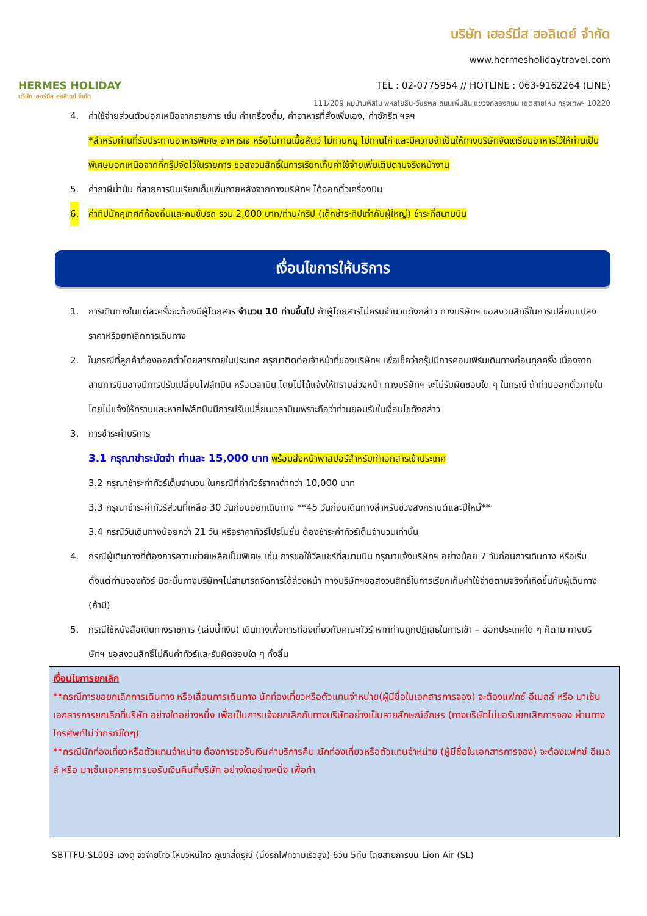HERMES HOLIDAY
บริษัท เฮอร์มีส ฮอลิเดย์ จำกัด
บริษัท เฮอร์มีส ฮอลิเดย์ จำกัด
www.hermesholidaytravel.com
TEL : 02-0775954 // HOTLINE : 063-9162264 (LINE)
111/209 หมู่บ้านพิสโน พหลโยธิน-วัชรพล ถนนเพิ่มสิน แขวงคลองถนน เขตสายไหม กรุงเทพฯ 10220
4. ค่าใช้จ่ายส่วนตัวนอกเหนือจากรายการ เช่น ค่าเครื่องดื่ม, ค่าอาหารที่สั่งเพิ่มเอง, ค่าซักรีด ฯลฯ
*สำหรับท่านที่รับประทานอาหารพิเศษ อาหารเจ หรือไม่ทานเนื้อสัตว์ ไม่ทานหมู ไม่ทานไก่ และมีความจำเป็นให้ทางบริษัทจัดเตรียมอาหารไว้ให้ท่านเป็นพิเศษนอกเหนือจากที่กรุ๊ปจัดไว้ในรายการ ขอสงวนสิทธิ์ในการเรียกเก็บค่าใช้จ่ายเพิ่มเติมตามจริงหน้างาน
5. ค่าภาษีน้ำมัน ที่สายการบินเรียกเก็บเพิ่มภายหลังจากทางบริษัทฯ ได้ออกตั๋วเครื่องบิน
6. ค่าทิปมัคคุเทศก์ท้องถิ่นและคนขับรถ รวม 2,000 บาท/ท่าน/ทริป (เด็กชำระทิปเท่ากับผู้ใหญ่) ชำระที่สนามบิน
เงื่อนไขการให้บริการ
1. การเดินทางในแต่ละครั้งจะต้องมีผู้โดยสาร จำนวน 10 ท่านขึ้นไป ถ้าผู้โดยสารไม่ครบจำนวนดังกล่าว ทางบริษัทฯ ขอสงวนสิทธิ์ในการเปลี่ยนแปลงราคาหรือยกเลิกการเดินทาง
2. ในกรณีที่ลูกค้าต้องออกตั๋วโดยสารภายในประเทศ กรุณาติดต่อเจ้าหน้าที่ของบริษัทฯ เพื่อเช็คว่ากรุ๊ปมีการคอนเฟิร์มเดินทางก่อนทุกครั้ง เนื่องจากสายการบินอาจมีการปรับเปลี่ยนไฟล์ทบิน หรือเวลาบิน โดยไม่ได้แจ้งให้ทราบล่วงหน้า ทางบริษัทฯ จะไม่รับผิดชอบใด ๆ ในกรณี ถ้าท่านออกตั๋วภายในโดยไม่แจ้งให้ทราบและหากไฟล์ทบินมีการปรับเปลี่ยนเวลาบินเพราะถือว่าท่านยอมรับในเงื่อนไขดังกล่าว
3. การชำระค่าบริการ
3.1 กรุณาชำระมัดจำ ท่านละ 15,000 บาท พร้อมส่งหน้าพาสปอร์สำหรับทำเอกสารเข้าประเทศ
3.2 กรุณาชำระค่าทัวร์เต็มจำนวน ในกรณีที่ค่าทัวร์ราคาต่ำกว่า 10,000 บาท
3.3 กรุณาชำระค่าทัวร์ส่วนที่เหลือ 30 วันก่อนออกเดินทาง **45 วันก่อนเดินทางสำหรับช่วงสงกรานต์และปีใหม่**
3.4 กรณีวันเดินทางน้อยกว่า 21 วัน หรือราคาทัวร์โปรโมชั่น ต้องชำระค่าทัวร์เต็มจำนวนเท่านั้น
4. กรณีผู้เดินทางที่ต้องการความช่วยเหลือเป็นพิเศษ เช่น การขอใช้วีลแชร์ที่สนามบิน กรุณาแจ้งบริษัทฯ อย่างน้อย 7 วันก่อนการเดินทาง หรือเริ่มตั้งแต่ท่านจองทัวร์ มิฉะนั้นทางบริษัทฯไม่สามารถจัดการได้ล่วงหน้า ทางบริษัทฯขอสงวนสิทธิ์ในการเรียกเก็บค่าใช้จ่ายตามจริงที่เกิดขึ้นกับผู้เดินทาง (ถ้ามี)
5. กรณีใช้หนังสือเดินทางราชการ (เล่มน้ำเงิน) เดินทางเพื่อการท่องเที่ยวกับคณะทัวร์ หากท่านถูกปฏิเสธในการเข้า – ออกประเทศใด ๆ ก็ตาม ทางบริษัทฯ ขอสงวนสิทธิ์ไม่คืนค่าทัวร์และรับผิดชอบใด ๆ ทั้งสิ้น
เงื่อนไขการยกเลิก
**กรณีการขอยกเลิกการเดินทาง หรือเลื่อนการเดินทาง นักท่องเที่ยวหรือตัวแทนจำหน่าย(ผู้มีชื่อในเอกสารการจอง) จะต้องแฟกซ์ อีเมลล์ หรือ มาเซ็นเอกสารการยกเลิกที่บริษัท อย่างใดอย่างหนึ่ง เพื่อเป็นการแจ้งยกเลิกกับทางบริษัทอย่างเป็นลายลักษณ์อักษร (ทางบริษัทไม่ขอรับยกเลิกการจอง ผ่านทางโทรศัพท์ไม่ว่ากรณีใดๆ)
**กรณีนักท่องเที่ยวหรือตัวแทนจำหน่าย ต้องการขอรับเงินค่าบริการคืน นักท่องเที่ยวหรือตัวแทนจำหน่าย (ผู้มีชื่อในเอกสารการจอง) จะต้องแฟกซ์ อีเมลล์ หรือ มาเซ็นเอกสารการขอรับเงินคืนที่บริษัท อย่างใดอย่างหนึ่ง เพื่อทำ
SBTTFU-SL003 เฉิงตู จิ่วจ้ายโกว โหมวหนีโกว ภูเขาสี่ดรุณี (นั่งรถไฟความเร็วสูง) 6วัน 5คืน โดยสายการบิน Lion Air (SL)